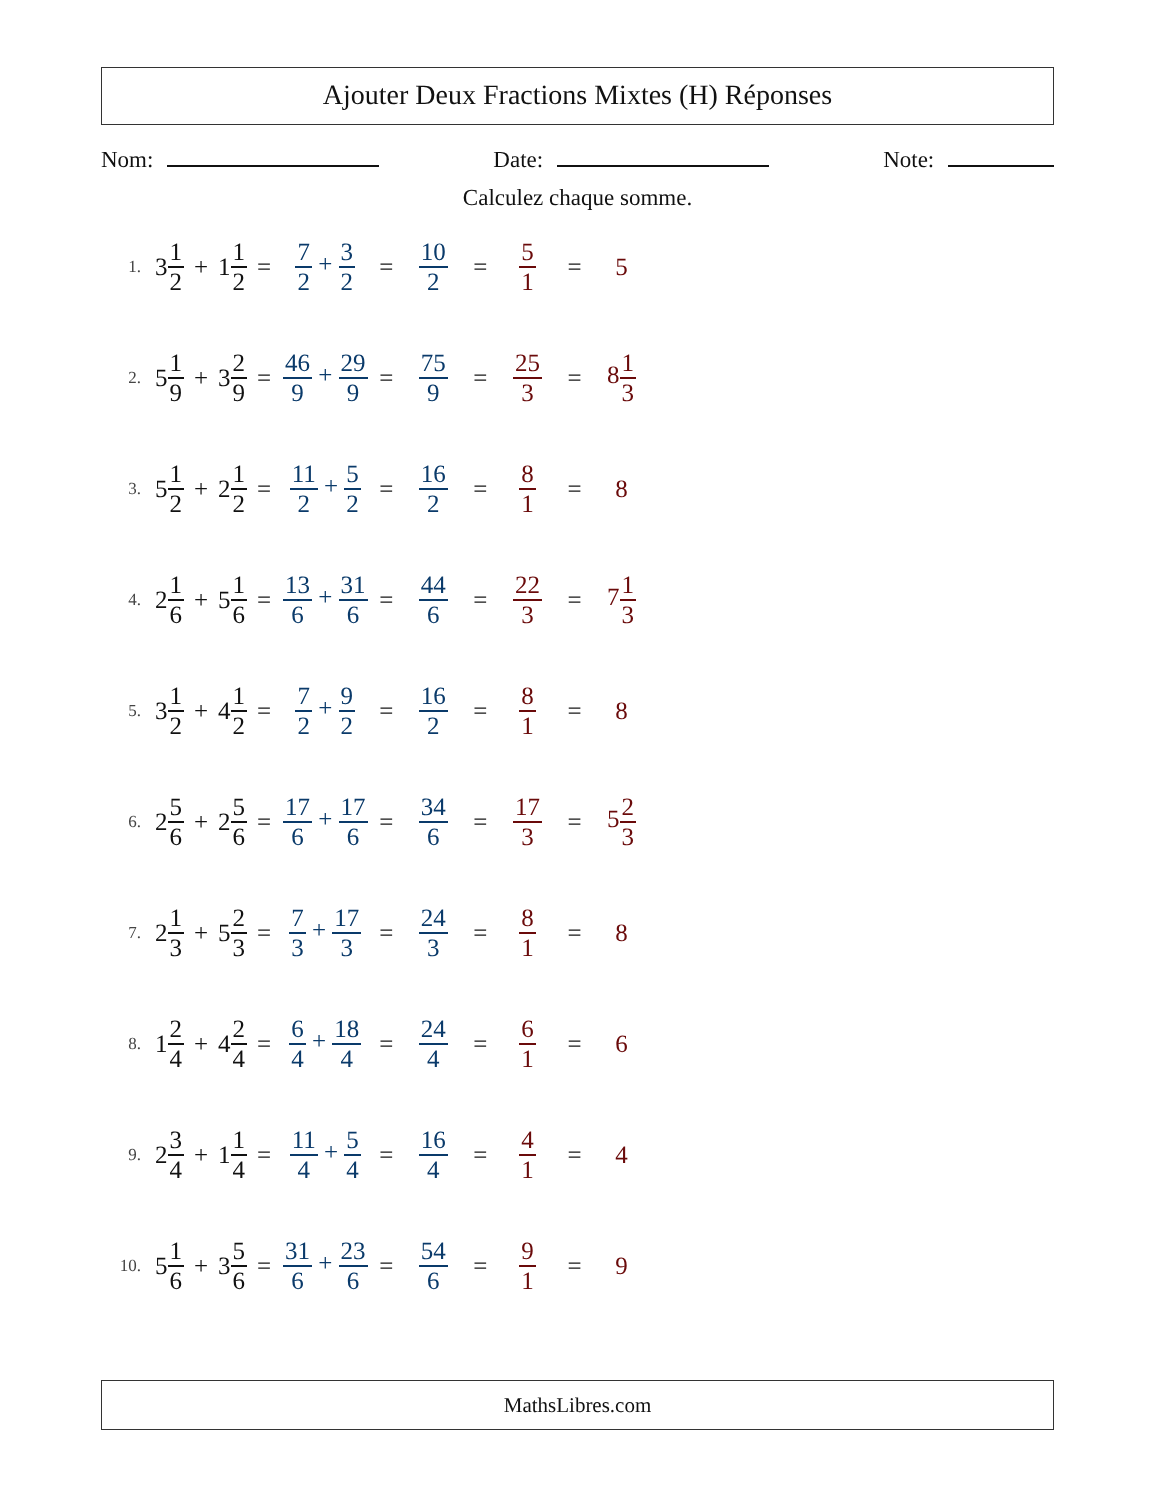Ajouter Deux Fractions Mixtes (H) Réponses
Nom: Date: Note:
Calculez chaque somme.
1. 3 1 2 + 1 1 2 = 7 2 + 3 2 = 10 2 = 5 1 = 5
2. 5 1 9 + 3 2 9 = 46 9 + 29 9 = 75 9 = 25 3 = 81 3
3. 5 1 2 + 2 1 2 = 11 2 + 5 2 = 16 2 = 8 1 = 8
4. 2 1 6 + 5 1 6 = 13 6 + 31 6 = 44 6 = 22 3 = 71 3
5. 3 1 2 + 4 1 2 = 7 2 + 9 2 = 16 2 = 8 1 = 8
6. 2 5 6 + 2 5 6 = 17 6 + 17 6 = 34 6 = 17 3 = 52 3
7. 2 1 3 + 5 2 3 = 7 3 + 17 3 = 24 3 = 8 1 = 8
8. 1 2 4 + 4 2 4 = 6 4 + 18 4 = 24 4 = 6 1 = 6
9. 2 3 4 + 1 1 4 = 11 4 + 5 4 = 16 4 = 4 1 = 4
10. 5 1 6 + 3 5 6 = 31 6 + 23 6 = 54 6 = 9 1 = 9
MathsLibres.com